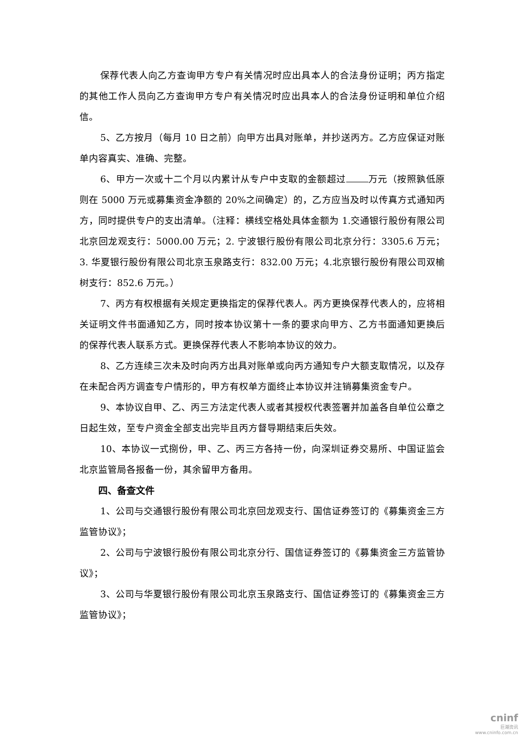保荐代表人向乙方查询甲方专户有关情况时应出具本人的合法身份证明；丙方指定的其他工作人员向乙方查询甲方专户有关情况时应出具本人的合法身份证明和单位介绍信。
5、乙方按月（每月 10 日之前）向甲方出具对账单，并抄送丙方。乙方应保证对账单内容真实、准确、完整。
6、甲方一次或十二个月以内累计从专户中支取的金额超过 万元（按照孰低原则在 5000 万元或募集资金净额的 20%之间确定）的，乙方应当及时以传真方式通知丙方，同时提供专户的支出清单。（注释：横线空格处具体金额为 1.交通银行股份有限公司北京回龙观支行：5000.00 万元；2. 宁波银行股份有限公司北京分行：3305.6 万元；3. 华夏银行股份有限公司北京玉泉路支行：832.00 万元；4.北京银行股份有限公司双榆树支行：852.6 万元。）
7、丙方有权根据有关规定更换指定的保荐代表人。丙方更换保荐代表人的，应将相关证明文件书面通知乙方，同时按本协议第十一条的要求向甲方、乙方书面通知更换后的保荐代表人联系方式。更换保荐代表人不影响本协议的效力。
8、乙方连续三次未及时向丙方出具对账单或向丙方通知专户大额支取情况，以及存在未配合丙方调查专户情形的，甲方有权单方面终止本协议并注销募集资金专户。
9、本协议自甲、乙、丙三方法定代表人或者其授权代表签署并加盖各自单位公章之日起生效，至专户资金全部支出完毕且丙方督导期结束后失效。
10、本协议一式捌份，甲、乙、丙三方各持一份，向深圳证券交易所、中国证监会北京监管局各报备一份，其余留甲方备用。
四、备查文件
1、公司与交通银行股份有限公司北京回龙观支行、国信证券签订的《募集资金三方监管协议》；
2、公司与宁波银行股份有限公司北京分行、国信证券签订的《募集资金三方监管协议》；
3、公司与华夏银行股份有限公司北京玉泉路支行、国信证券签订的《募集资金三方监管协议》；
cninf
巨潮资讯
www.cninfo.com.cn